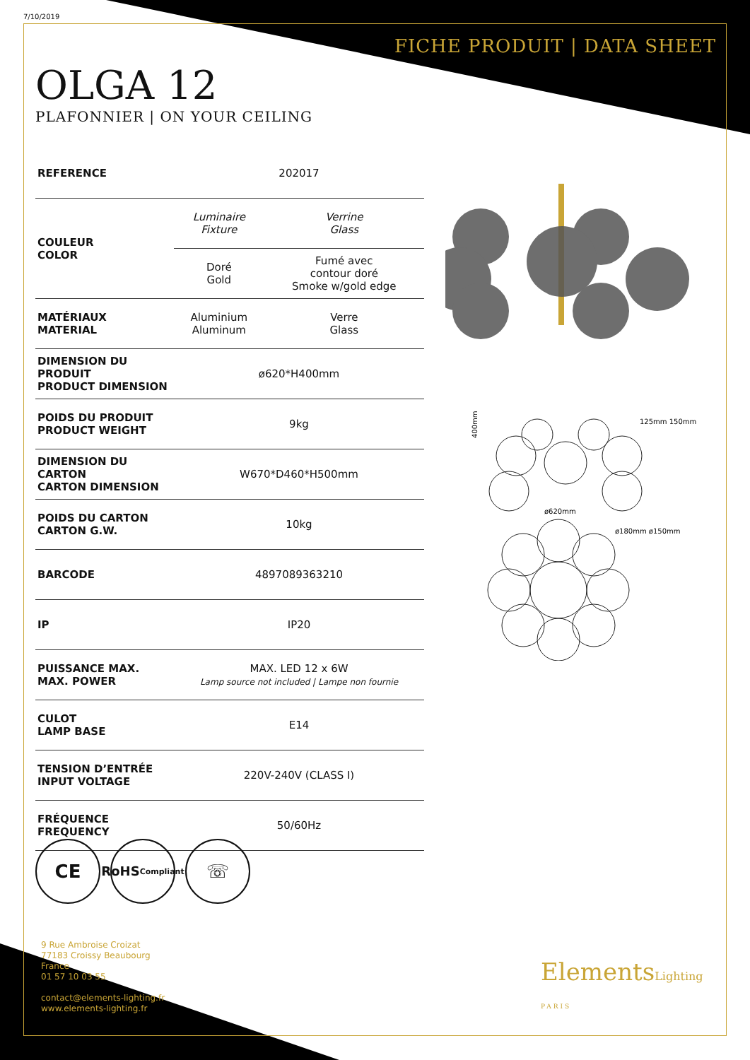7/10/2019
FICHE PRODUIT | DATA SHEET
OLGA 12
PLAFONNIER | ON YOUR CEILING
| REFERENCE | 202017 | |
| COULEUR COLOR | Luminaire Fixture | Verrine Glass |
| | Doré Gold | Fumé avec contour doré Smoke w/gold edge |
| MATÉRIAUX MATERIAL | Aluminium Aluminum | Verre Glass |
| DIMENSION DU PRODUIT PRODUCT DIMENSION | ø620*H400mm | |
| POIDS DU PRODUIT PRODUCT WEIGHT | 9kg | |
| DIMENSION DU CARTON CARTON DIMENSION | W670*D460*H500mm | |
| POIDS DU CARTON CARTON G.W. | 10kg | |
| BARCODE | 4897089363210 | |
| IP | IP20 | |
| PUISSANCE MAX. MAX. POWER | MAX. LED 12 x 6W Lamp source not included / Lampe non fournie | |
| CULOT LAMP BASE | E14 | |
| TENSION D’ENTRÉE INPUT VOLTAGE | 220V-240V (CLASS I) | |
| FRÉQUENCE FREQUENCY | 50/60Hz | |
400mm
ø620mm
125mm 150mm
ø180mm ø150mm
CE
RoHS
Compliant
☏
9 Rue Ambroise Croizat
77183 Croissy Beaubourg
France
01 57 10 03 55
contact@elements-lighting.fr
www.elements-lighting.fr
ElementsLighting
PARIS